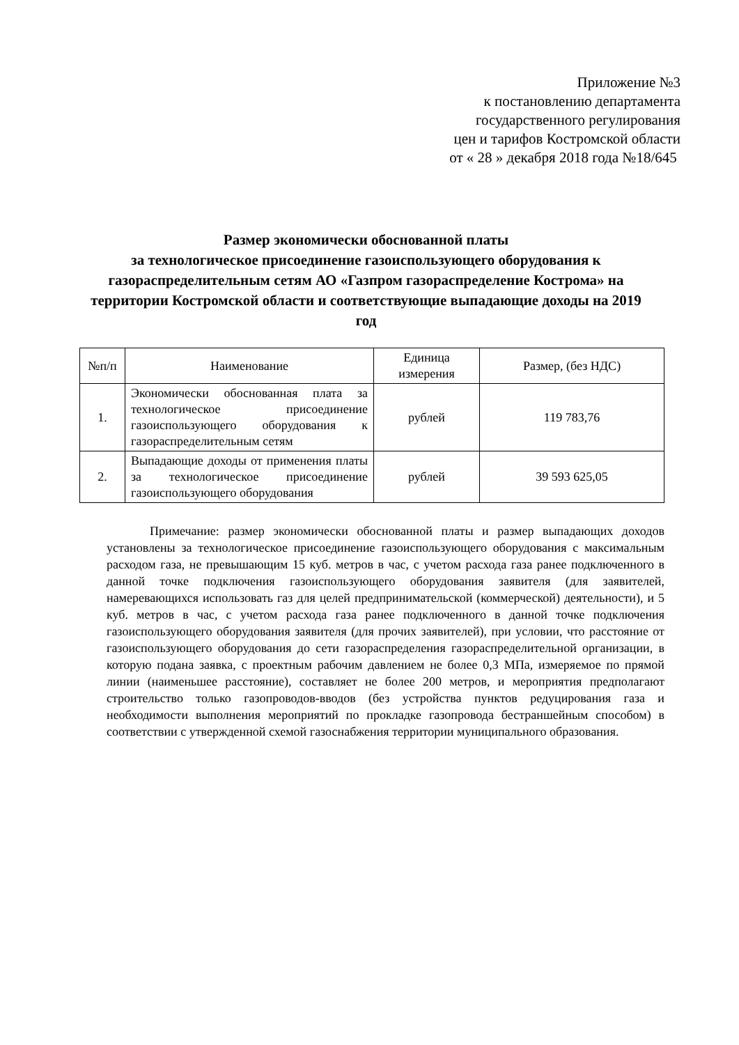Приложение №3
к постановлению департамента
государственного регулирования
цен и тарифов Костромской области
от « 28 » декабря 2018 года №18/645
Размер экономически обоснованной платы
за технологическое присоединение газоиспользующего оборудования к газораспределительным сетям АО «Газпром газораспределение Кострома» на территории Костромской области и соответствующие выпадающие доходы на 2019 год
| №п/п | Наименование | Единица измерения | Размер, (без НДС) |
| --- | --- | --- | --- |
| 1. | Экономически обоснованная плата за технологическое присоединение газоиспользующего оборудования к газораспределительным сетям | рублей | 119 783,76 |
| 2. | Выпадающие доходы от применения платы за технологическое присоединение газоиспользующего оборудования | рублей | 39 593 625,05 |
Примечание: размер экономически обоснованной платы и размер выпадающих доходов установлены за технологическое присоединение газоиспользующего оборудования с максимальным расходом газа, не превышающим 15 куб. метров в час, с учетом расхода газа ранее подключенного в данной точке подключения газоиспользующего оборудования заявителя (для заявителей, намеревающихся использовать газ для целей предпринимательской (коммерческой) деятельности), и 5 куб. метров в час, с учетом расхода газа ранее подключенного в данной точке подключения газоиспользующего оборудования заявителя (для прочих заявителей), при условии, что расстояние от газоиспользующего оборудования до сети газораспределения газораспределительной организации, в которую подана заявка, с проектным рабочим давлением не более 0,3 МПа, измеряемое по прямой линии (наименьшее расстояние), составляет не более 200 метров, и мероприятия предполагают строительство только газопроводов-вводов (без устройства пунктов редуцирования газа и необходимости выполнения мероприятий по прокладке газопровода бестраншейным способом) в соответствии с утвержденной схемой газоснабжения территории муниципального образования.